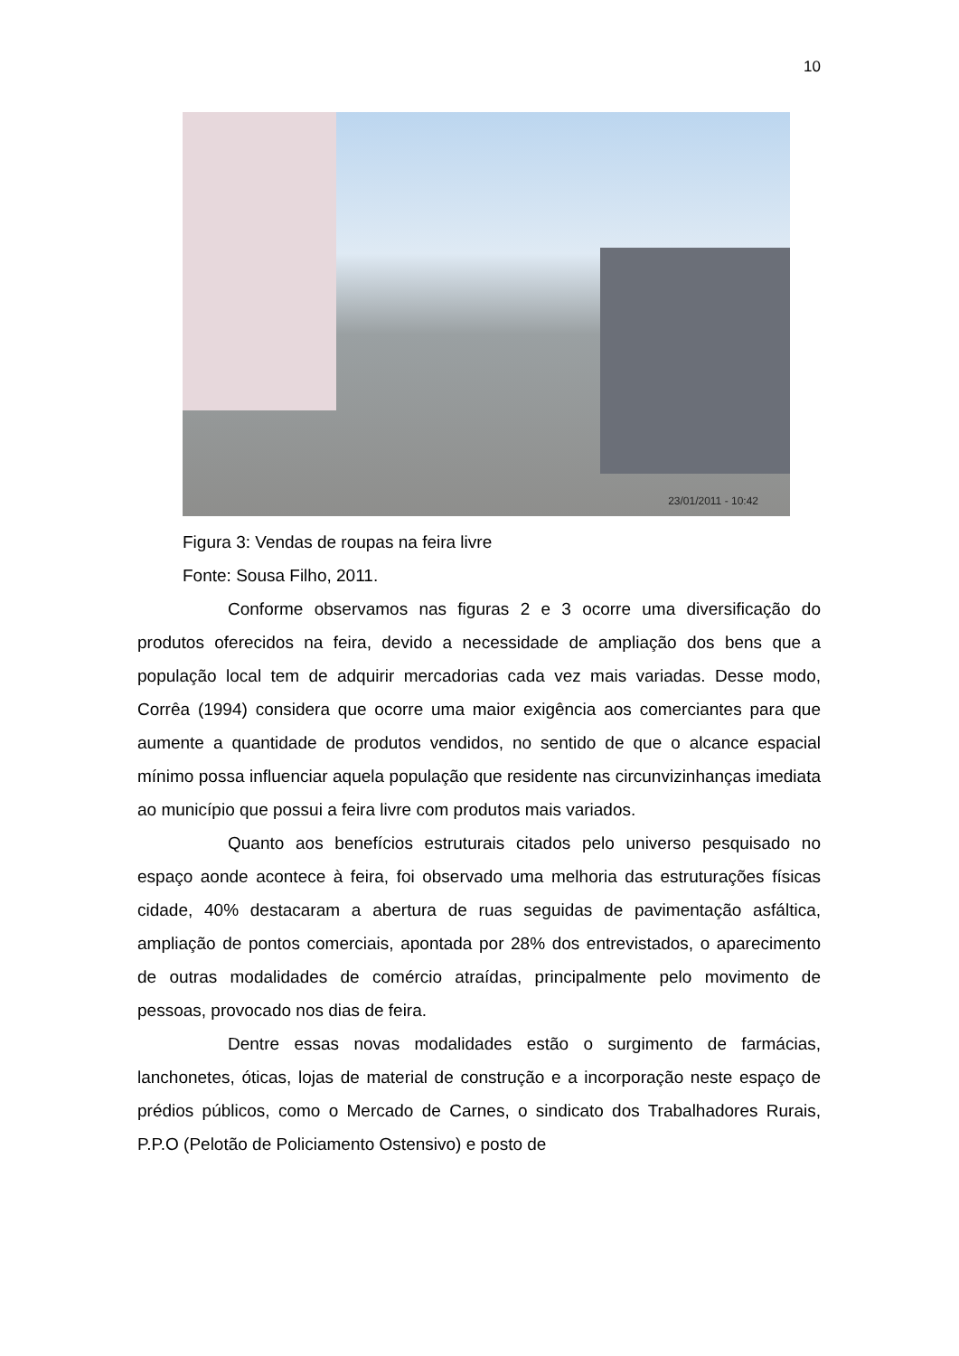10
23/01/2011 - 10:42
Figura 3: Vendas de roupas na feira livre
Fonte: Sousa Filho, 2011.
Conforme observamos nas figuras 2 e 3 ocorre uma diversificação do produtos oferecidos na feira, devido a necessidade de ampliação dos bens que a população local tem de adquirir mercadorias cada vez mais variadas. Desse modo, Corrêa (1994) considera que ocorre uma maior exigência aos comerciantes para que aumente a quantidade de produtos vendidos, no sentido de que o alcance espacial mínimo possa influenciar aquela população que residente nas circunvizinhanças imediata ao município que possui a feira livre com produtos mais variados.
Quanto aos benefícios estruturais citados pelo universo pesquisado no espaço aonde acontece à feira, foi observado uma melhoria das estruturações físicas cidade, 40% destacaram a abertura de ruas seguidas de pavimentação asfáltica, ampliação de pontos comerciais, apontada por 28% dos entrevistados, o aparecimento de outras modalidades de comércio atraídas, principalmente pelo movimento de pessoas, provocado nos dias de feira.
Dentre essas novas modalidades estão o surgimento de farmácias, lanchonetes, óticas, lojas de material de construção e a incorporação neste espaço de prédios públicos, como o Mercado de Carnes, o sindicato dos Trabalhadores Rurais, P.P.O (Pelotão de Policiamento Ostensivo) e posto de